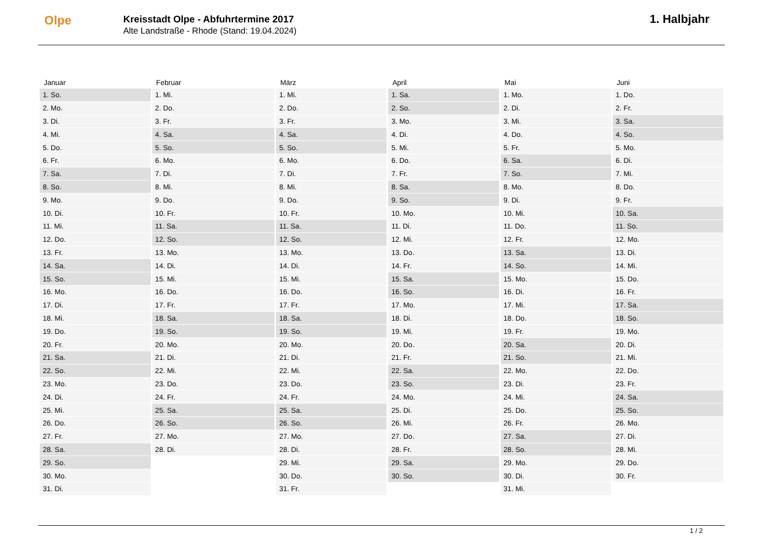Olpe
Kreisstadt Olpe - Abfuhrtermine 2017
Alte Landstraße - Rhode (Stand: 19.04.2024)
1. Halbjahr
| Januar | Februar | März | April | Mai | Juni |
| --- | --- | --- | --- | --- | --- |
| 1. So. | 1. Mi. | 1. Mi. | 1. Sa. | 1. Mo. | 1. Do. |
| 2. Mo. | 2. Do. | 2. Do. | 2. So. | 2. Di. | 2. Fr. |
| 3. Di. | 3. Fr. | 3. Fr. | 3. Mo. | 3. Mi. | 3. Sa. |
| 4. Mi. | 4. Sa. | 4. Sa. | 4. Di. | 4. Do. | 4. So. |
| 5. Do. | 5. So. | 5. So. | 5. Mi. | 5. Fr. | 5. Mo. |
| 6. Fr. | 6. Mo. | 6. Mo. | 6. Do. | 6. Sa. | 6. Di. |
| 7. Sa. | 7. Di. | 7. Di. | 7. Fr. | 7. So. | 7. Mi. |
| 8. So. | 8. Mi. | 8. Mi. | 8. Sa. | 8. Mo. | 8. Do. |
| 9. Mo. | 9. Do. | 9. Do. | 9. So. | 9. Di. | 9. Fr. |
| 10. Di. | 10. Fr. | 10. Fr. | 10. Mo. | 10. Mi. | 10. Sa. |
| 11. Mi. | 11. Sa. | 11. Sa. | 11. Di. | 11. Do. | 11. So. |
| 12. Do. | 12. So. | 12. So. | 12. Mi. | 12. Fr. | 12. Mo. |
| 13. Fr. | 13. Mo. | 13. Mo. | 13. Do. | 13. Sa. | 13. Di. |
| 14. Sa. | 14. Di. | 14. Di. | 14. Fr. | 14. So. | 14. Mi. |
| 15. So. | 15. Mi. | 15. Mi. | 15. Sa. | 15. Mo. | 15. Do. |
| 16. Mo. | 16. Do. | 16. Do. | 16. So. | 16. Di. | 16. Fr. |
| 17. Di. | 17. Fr. | 17. Fr. | 17. Mo. | 17. Mi. | 17. Sa. |
| 18. Mi. | 18. Sa. | 18. Sa. | 18. Di. | 18. Do. | 18. So. |
| 19. Do. | 19. So. | 19. So. | 19. Mi. | 19. Fr. | 19. Mo. |
| 20. Fr. | 20. Mo. | 20. Mo. | 20. Do. | 20. Sa. | 20. Di. |
| 21. Sa. | 21. Di. | 21. Di. | 21. Fr. | 21. So. | 21. Mi. |
| 22. So. | 22. Mi. | 22. Mi. | 22. Sa. | 22. Mo. | 22. Do. |
| 23. Mo. | 23. Do. | 23. Do. | 23. So. | 23. Di. | 23. Fr. |
| 24. Di. | 24. Fr. | 24. Fr. | 24. Mo. | 24. Mi. | 24. Sa. |
| 25. Mi. | 25. Sa. | 25. Sa. | 25. Di. | 25. Do. | 25. So. |
| 26. Do. | 26. So. | 26. So. | 26. Mi. | 26. Fr. | 26. Mo. |
| 27. Fr. | 27. Mo. | 27. Mo. | 27. Do. | 27. Sa. | 27. Di. |
| 28. Sa. | 28. Di. | 28. Di. | 28. Fr. | 28. So. | 28. Mi. |
| 29. So. | | 29. Mi. | 29. Sa. | 29. Mo. | 29. Do. |
| 30. Mo. | | 30. Do. | 30. So. | 30. Di. | 30. Fr. |
| 31. Di. | | 31. Fr. | | 31. Mi. | |
1 / 2